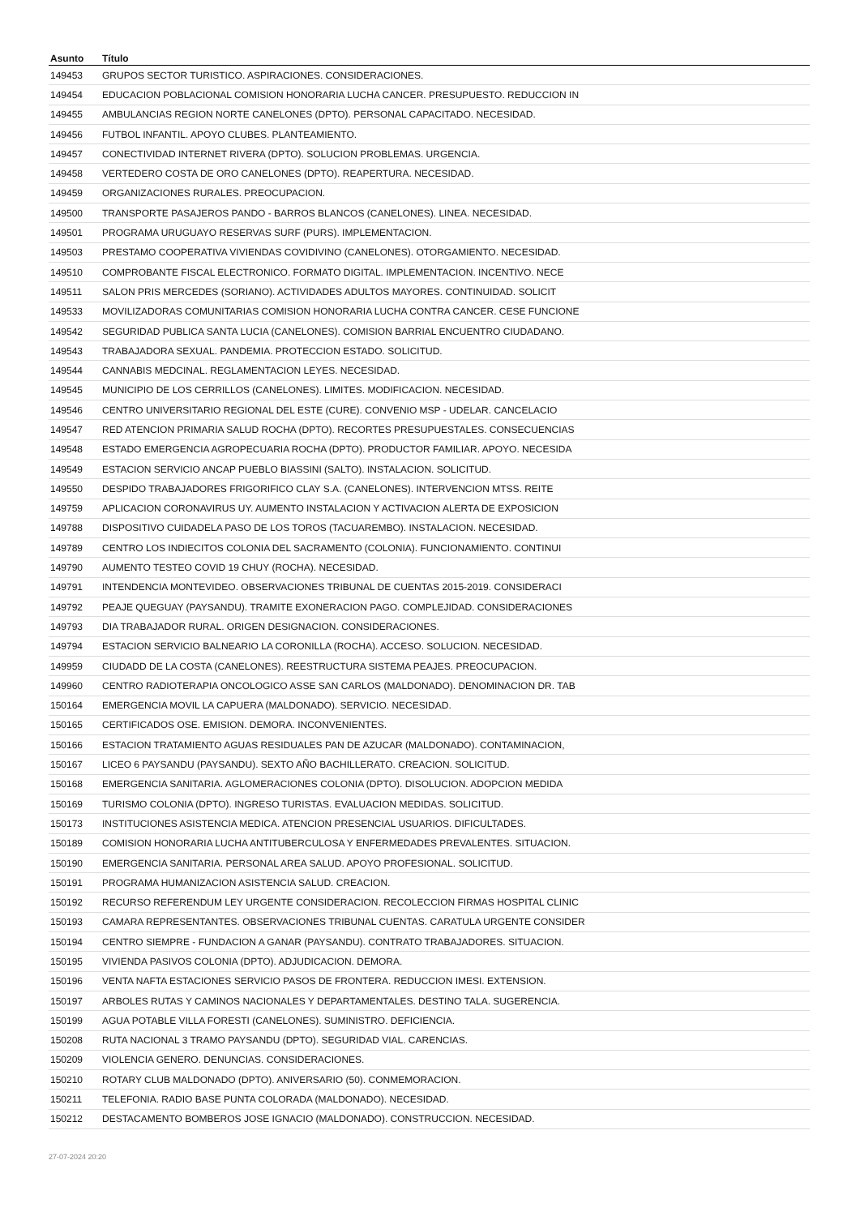| Asunto | Título |
| --- | --- |
| 149453 | GRUPOS SECTOR TURISTICO. ASPIRACIONES. CONSIDERACIONES. |
| 149454 | EDUCACION POBLACIONAL COMISION HONORARIA LUCHA CANCER. PRESUPUESTO. REDUCCION IN |
| 149455 | AMBULANCIAS REGION NORTE CANELONES (DPTO). PERSONAL CAPACITADO. NECESIDAD. |
| 149456 | FUTBOL INFANTIL. APOYO CLUBES. PLANTEAMIENTO. |
| 149457 | CONECTIVIDAD INTERNET RIVERA (DPTO). SOLUCION PROBLEMAS. URGENCIA. |
| 149458 | VERTEDERO COSTA DE ORO CANELONES (DPTO). REAPERTURA. NECESIDAD. |
| 149459 | ORGANIZACIONES RURALES. PREOCUPACION. |
| 149500 | TRANSPORTE PASAJEROS PANDO - BARROS BLANCOS (CANELONES). LINEA. NECESIDAD. |
| 149501 | PROGRAMA URUGUAYO RESERVAS SURF (PURS). IMPLEMENTACION. |
| 149503 | PRESTAMO COOPERATIVA VIVIENDAS COVIDIVINO (CANELONES). OTORGAMIENTO. NECESIDAD. |
| 149510 | COMPROBANTE FISCAL ELECTRONICO. FORMATO DIGITAL. IMPLEMENTACION. INCENTIVO. NECE |
| 149511 | SALON PRIS MERCEDES (SORIANO). ACTIVIDADES ADULTOS MAYORES. CONTINUIDAD. SOLICIT |
| 149533 | MOVILIZADORAS COMUNITARIAS COMISION HONORARIA LUCHA CONTRA CANCER. CESE FUNCIONE |
| 149542 | SEGURIDAD PUBLICA SANTA LUCIA (CANELONES). COMISION BARRIAL ENCUENTRO CIUDADANO. |
| 149543 | TRABAJADORA SEXUAL. PANDEMIA. PROTECCION ESTADO. SOLICITUD. |
| 149544 | CANNABIS MEDCINAL. REGLAMENTACION LEYES. NECESIDAD. |
| 149545 | MUNICIPIO DE LOS CERRILLOS (CANELONES). LIMITES. MODIFICACION. NECESIDAD. |
| 149546 | CENTRO UNIVERSITARIO REGIONAL DEL ESTE (CURE). CONVENIO MSP - UDELAR. CANCELACIO |
| 149547 | RED ATENCION PRIMARIA SALUD ROCHA (DPTO). RECORTES PRESUPUESTALES. CONSECUENCIAS |
| 149548 | ESTADO EMERGENCIA AGROPECUARIA ROCHA (DPTO). PRODUCTOR FAMILIAR. APOYO. NECESIDA |
| 149549 | ESTACION SERVICIO ANCAP PUEBLO BIASSINI (SALTO). INSTALACION. SOLICITUD. |
| 149550 | DESPIDO TRABAJADORES FRIGORIFICO CLAY S.A. (CANELONES). INTERVENCION MTSS. REITE |
| 149759 | APLICACION CORONAVIRUS UY. AUMENTO INSTALACION Y ACTIVACION ALERTA DE EXPOSICION |
| 149788 | DISPOSITIVO CUIDADELA PASO DE LOS TOROS (TACUAREMBO). INSTALACION. NECESIDAD. |
| 149789 | CENTRO LOS INDIECITOS COLONIA DEL SACRAMENTO (COLONIA). FUNCIONAMIENTO. CONTINUI |
| 149790 | AUMENTO TESTEO COVID 19 CHUY (ROCHA). NECESIDAD. |
| 149791 | INTENDENCIA MONTEVIDEO. OBSERVACIONES TRIBUNAL DE CUENTAS 2015-2019. CONSIDERACI |
| 149792 | PEAJE QUEGUAY (PAYSANDU). TRAMITE EXONERACION PAGO. COMPLEJIDAD. CONSIDERACIONES |
| 149793 | DIA TRABAJADOR RURAL. ORIGEN DESIGNACION. CONSIDERACIONES. |
| 149794 | ESTACION SERVICIO BALNEARIO LA CORONILLA (ROCHA). ACCESO. SOLUCION. NECESIDAD. |
| 149959 | CIUDADD DE LA COSTA (CANELONES). REESTRUCTURA SISTEMA PEAJES. PREOCUPACION. |
| 149960 | CENTRO RADIOTERAPIA ONCOLOGICO ASSE SAN CARLOS (MALDONADO). DENOMINACION DR. TAB |
| 150164 | EMERGENCIA MOVIL LA CAPUERA (MALDONADO). SERVICIO. NECESIDAD. |
| 150165 | CERTIFICADOS OSE. EMISION. DEMORA. INCONVENIENTES. |
| 150166 | ESTACION TRATAMIENTO AGUAS RESIDUALES PAN DE AZUCAR (MALDONADO). CONTAMINACION, |
| 150167 | LICEO 6 PAYSANDU (PAYSANDU). SEXTO AÑO BACHILLERATO. CREACION. SOLICITUD. |
| 150168 | EMERGENCIA SANITARIA. AGLOMERACIONES COLONIA (DPTO). DISOLUCION. ADOPCION MEDIDA |
| 150169 | TURISMO COLONIA (DPTO). INGRESO TURISTAS. EVALUACION MEDIDAS. SOLICITUD. |
| 150173 | INSTITUCIONES ASISTENCIA MEDICA. ATENCION PRESENCIAL USUARIOS. DIFICULTADES. |
| 150189 | COMISION HONORARIA LUCHA ANTITUBERCULOSA Y ENFERMEDADES PREVALENTES. SITUACION. |
| 150190 | EMERGENCIA SANITARIA. PERSONAL AREA SALUD. APOYO PROFESIONAL. SOLICITUD. |
| 150191 | PROGRAMA HUMANIZACION ASISTENCIA SALUD. CREACION. |
| 150192 | RECURSO REFERENDUM LEY URGENTE CONSIDERACION. RECOLECCION FIRMAS HOSPITAL CLINIC |
| 150193 | CAMARA REPRESENTANTES. OBSERVACIONES TRIBUNAL CUENTAS. CARATULA URGENTE CONSIDER |
| 150194 | CENTRO SIEMPRE - FUNDACION A GANAR (PAYSANDU). CONTRATO TRABAJADORES. SITUACION. |
| 150195 | VIVIENDA PASIVOS COLONIA (DPTO). ADJUDICACION. DEMORA. |
| 150196 | VENTA NAFTA ESTACIONES SERVICIO PASOS DE FRONTERA. REDUCCION IMESI. EXTENSION. |
| 150197 | ARBOLES RUTAS Y CAMINOS NACIONALES Y DEPARTAMENTALES. DESTINO TALA. SUGERENCIA. |
| 150199 | AGUA POTABLE VILLA FORESTI (CANELONES). SUMINISTRO. DEFICIENCIA. |
| 150208 | RUTA NACIONAL 3 TRAMO PAYSANDU (DPTO). SEGURIDAD VIAL. CARENCIAS. |
| 150209 | VIOLENCIA GENERO. DENUNCIAS. CONSIDERACIONES. |
| 150210 | ROTARY CLUB MALDONADO (DPTO). ANIVERSARIO (50). CONMEMORACION. |
| 150211 | TELEFONIA. RADIO BASE PUNTA COLORADA (MALDONADO). NECESIDAD. |
| 150212 | DESTACAMENTO BOMBEROS JOSE IGNACIO (MALDONADO). CONSTRUCCION. NECESIDAD. |
27-07-2024 20:20